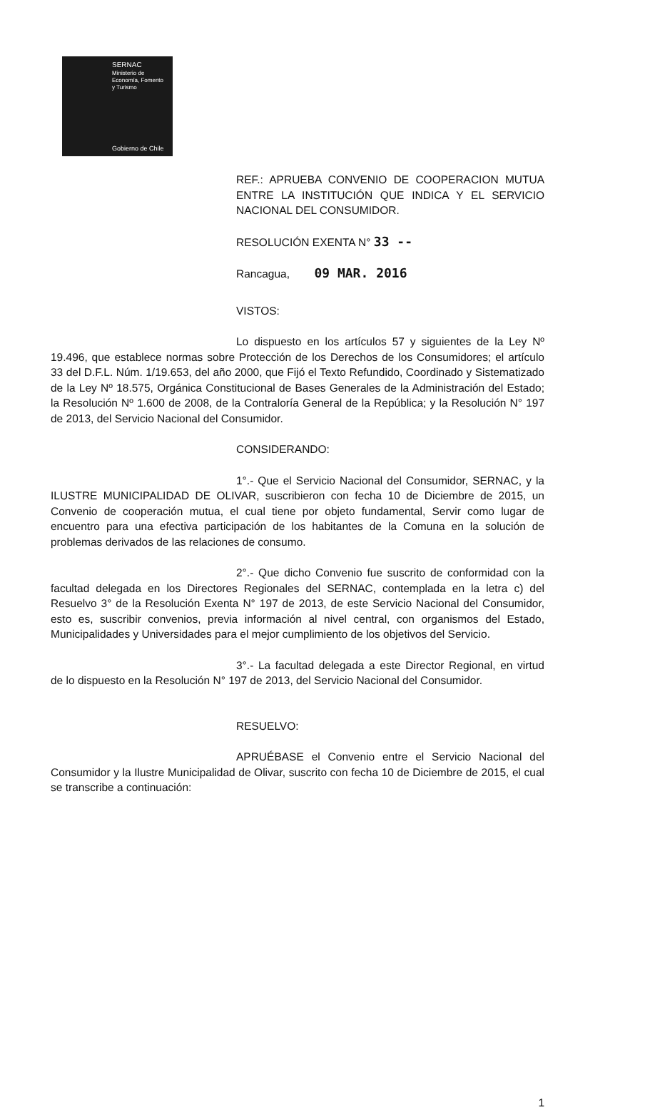SERNAC
Ministerio de
Economía, Fomento
y Turismo
Gobierno de Chile
REF.: APRUEBA CONVENIO DE COOPERACION MUTUA ENTRE LA INSTITUCIÓN QUE INDICA Y EL SERVICIO NACIONAL DEL CONSUMIDOR.
RESOLUCIÓN EXENTA N° 33 --
Rancagua, 09 MAR. 2016
VISTOS:
Lo dispuesto en los artículos 57 y siguientes de la Ley Nº 19.496, que establece normas sobre Protección de los Derechos de los Consumidores; el artículo 33 del D.F.L. Núm. 1/19.653, del año 2000, que Fijó el Texto Refundido, Coordinado y Sistematizado de la Ley Nº 18.575, Orgánica Constitucional de Bases Generales de la Administración del Estado; la Resolución Nº 1.600 de 2008, de la Contraloría General de la República; y la Resolución N° 197 de 2013, del Servicio Nacional del Consumidor.
CONSIDERANDO:
1°.- Que el Servicio Nacional del Consumidor, SERNAC, y la ILUSTRE MUNICIPALIDAD DE OLIVAR, suscribieron con fecha 10 de Diciembre de 2015, un Convenio de cooperación mutua, el cual tiene por objeto fundamental, Servir como lugar de encuentro para una efectiva participación de los habitantes de la Comuna en la solución de problemas derivados de las relaciones de consumo.
2°.- Que dicho Convenio fue suscrito de conformidad con la facultad delegada en los Directores Regionales del SERNAC, contemplada en la letra c) del Resuelvo 3° de la Resolución Exenta N° 197 de 2013, de este Servicio Nacional del Consumidor, esto es, suscribir convenios, previa información al nivel central, con organismos del Estado, Municipalidades y Universidades para el mejor cumplimiento de los objetivos del Servicio.
3°.- La facultad delegada a este Director Regional, en virtud de lo dispuesto en la Resolución N° 197 de 2013, del Servicio Nacional del Consumidor.
RESUELVO:
APRUÉBASE el Convenio entre el Servicio Nacional del Consumidor y la Ilustre Municipalidad de Olivar, suscrito con fecha 10 de Diciembre de 2015, el cual se transcribe a continuación:
1